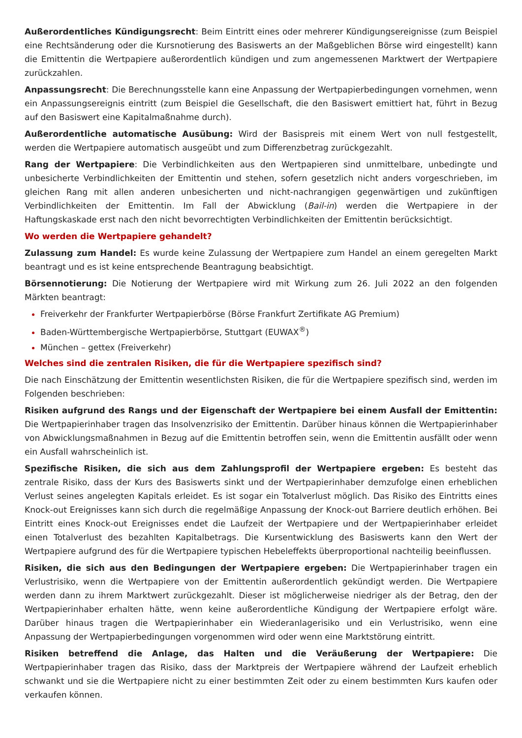Außerordentliches Kündigungsrecht: Beim Eintritt eines oder mehrerer Kündigungsereignisse (zum Beispiel eine Rechtsänderung oder die Kursnotierung des Basiswerts an der Maßgeblichen Börse wird eingestellt) kann die Emittentin die Wertpapiere außerordentlich kündigen und zum angemessenen Marktwert der Wertpapiere zurückzahlen.
Anpassungsrecht: Die Berechnungsstelle kann eine Anpassung der Wertpapierbedingungen vornehmen, wenn ein Anpassungsereignis eintritt (zum Beispiel die Gesellschaft, die den Basiswert emittiert hat, führt in Bezug auf den Basiswert eine Kapitalmaßnahme durch).
Außerordentliche automatische Ausübung: Wird der Basispreis mit einem Wert von null festgestellt, werden die Wertpapiere automatisch ausgeübt und zum Differenzbetrag zurückgezahlt.
Rang der Wertpapiere: Die Verbindlichkeiten aus den Wertpapieren sind unmittelbare, unbedingte und unbesicherte Verbindlichkeiten der Emittentin und stehen, sofern gesetzlich nicht anders vorgeschrieben, im gleichen Rang mit allen anderen unbesicherten und nicht-nachrangigen gegenwärtigen und zukünftigen Verbindlichkeiten der Emittentin. Im Fall der Abwicklung (Bail-in) werden die Wertpapiere in der Haftungskaskade erst nach den nicht bevorrechtigten Verbindlichkeiten der Emittentin berücksichtigt.
Wo werden die Wertpapiere gehandelt?
Zulassung zum Handel: Es wurde keine Zulassung der Wertpapiere zum Handel an einem geregelten Markt beantragt und es ist keine entsprechende Beantragung beabsichtigt.
Börsennotierung: Die Notierung der Wertpapiere wird mit Wirkung zum 26. Juli 2022 an den folgenden Märkten beantragt:
Freiverkehr der Frankfurter Wertpapierbörse (Börse Frankfurt Zertifikate AG Premium)
Baden-Württembergische Wertpapierbörse, Stuttgart (EUWAX<sup>®</sup>)
München – gettex (Freiverkehr)
Welches sind die zentralen Risiken, die für die Wertpapiere spezifisch sind?
Die nach Einschätzung der Emittentin wesentlichsten Risiken, die für die Wertpapiere spezifisch sind, werden im Folgenden beschrieben:
Risiken aufgrund des Rangs und der Eigenschaft der Wertpapiere bei einem Ausfall der Emittentin: Die Wertpapierinhaber tragen das Insolvenzrisiko der Emittentin. Darüber hinaus können die Wertpapierinhaber von Abwicklungsmaßnahmen in Bezug auf die Emittentin betroffen sein, wenn die Emittentin ausfällt oder wenn ein Ausfall wahrscheinlich ist.
Spezifische Risiken, die sich aus dem Zahlungsprofil der Wertpapiere ergeben: Es besteht das zentrale Risiko, dass der Kurs des Basiswerts sinkt und der Wertpapierinhaber demzufolge einen erheblichen Verlust seines angelegten Kapitals erleidet. Es ist sogar ein Totalverlust möglich. Das Risiko des Eintritts eines Knock-out Ereignisses kann sich durch die regelmäßige Anpassung der Knock-out Barriere deutlich erhöhen. Bei Eintritt eines Knock-out Ereignisses endet die Laufzeit der Wertpapiere und der Wertpapierinhaber erleidet einen Totalverlust des bezahlten Kapitalbetrags. Die Kursentwicklung des Basiswerts kann den Wert der Wertpapiere aufgrund des für die Wertpapiere typischen Hebeleffekts überproportional nachteilig beeinflussen.
Risiken, die sich aus den Bedingungen der Wertpapiere ergeben: Die Wertpapierinhaber tragen ein Verlustrisiko, wenn die Wertpapiere von der Emittentin außerordentlich gekündigt werden. Die Wertpapiere werden dann zu ihrem Marktwert zurückgezahlt. Dieser ist möglicherweise niedriger als der Betrag, den der Wertpapierinhaber erhalten hätte, wenn keine außerordentliche Kündigung der Wertpapiere erfolgt wäre. Darüber hinaus tragen die Wertpapierinhaber ein Wiederanlagerisiko und ein Verlustrisiko, wenn eine Anpassung der Wertpapierbedingungen vorgenommen wird oder wenn eine Marktstörung eintritt.
Risiken betreffend die Anlage, das Halten und die Veräußerung der Wertpapiere: Die Wertpapierinhaber tragen das Risiko, dass der Marktpreis der Wertpapiere während der Laufzeit erheblich schwankt und sie die Wertpapiere nicht zu einer bestimmten Zeit oder zu einem bestimmten Kurs kaufen oder verkaufen können.